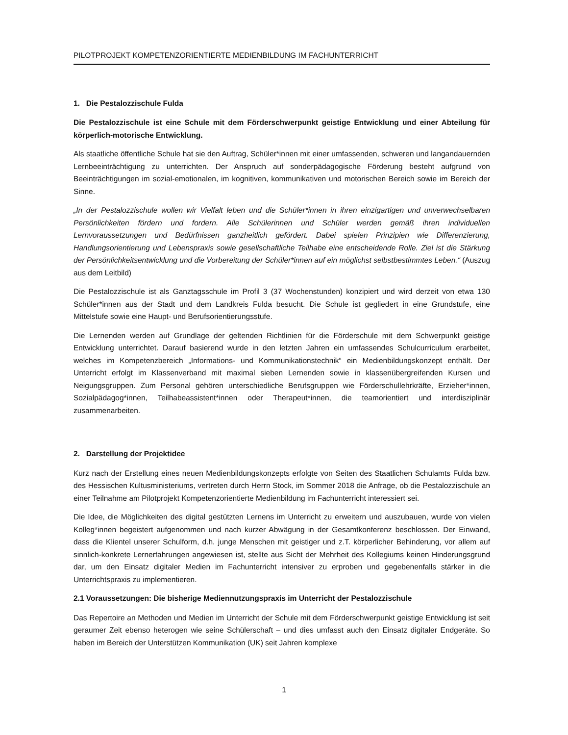PILOTPROJEKT KOMPETENZORIENTIERTE MEDIENBILDUNG IM FACHUNTERRICHT
1. Die Pestalozzischule Fulda
Die Pestalozzischule ist eine Schule mit dem Förderschwerpunkt geistige Entwicklung und einer Abteilung für körperlich-motorische Entwicklung.
Als staatliche öffentliche Schule hat sie den Auftrag, Schüler*innen mit einer umfassenden, schweren und langandauernden Lernbeeinträchtigung zu unterrichten. Der Anspruch auf sonderpädagogische Förderung besteht aufgrund von Beeinträchtigungen im sozial-emotionalen, im kognitiven, kommunikativen und motorischen Bereich sowie im Bereich der Sinne.
„In der Pestalozzischule wollen wir Vielfalt leben und die Schüler*innen in ihren einzigartigen und unverwechselbaren Persönlichkeiten fördern und fordern. Alle Schülerinnen und Schüler werden gemäß ihren individuellen Lernvoraussetzungen und Bedürfnissen ganzheitlich gefördert. Dabei spielen Prinzipien wie Differenzierung, Handlungsorientierung und Lebenspraxis sowie gesellschaftliche Teilhabe eine entscheidende Rolle. Ziel ist die Stärkung der Persönlichkeitsentwicklung und die Vorbereitung der Schüler*innen auf ein möglichst selbstbestimmtes Leben.“ (Auszug aus dem Leitbild)
Die Pestalozzischule ist als Ganztagsschule im Profil 3 (37 Wochenstunden) konzipiert und wird derzeit von etwa 130 Schüler*innen aus der Stadt und dem Landkreis Fulda besucht. Die Schule ist gegliedert in eine Grundstufe, eine Mittelstufe sowie eine Haupt- und Berufsorientierungsstufe.
Die Lernenden werden auf Grundlage der geltenden Richtlinien für die Förderschule mit dem Schwerpunkt geistige Entwicklung unterrichtet. Darauf basierend wurde in den letzten Jahren ein umfassendes Schulcurriculum erarbeitet, welches im Kompetenzbereich „Informations- und Kommunikationstechnik“ ein Medienbildungskonzept enthält. Der Unterricht erfolgt im Klassenverband mit maximal sieben Lernenden sowie in klassenübergreifenden Kursen und Neigungsgruppen. Zum Personal gehören unterschiedliche Berufsgruppen wie Förderschullehrkräfte, Erzieher*innen, Sozialpädagog*innen, Teilhabeassistent*innen oder Therapeut*innen, die teamorientiert und interdisziplinär zusammenarbeiten.
2. Darstellung der Projektidee
Kurz nach der Erstellung eines neuen Medienbildungskonzepts erfolgte von Seiten des Staatlichen Schulamts Fulda bzw. des Hessischen Kultusministeriums, vertreten durch Herrn Stock, im Sommer 2018 die Anfrage, ob die Pestalozzischule an einer Teilnahme am Pilotprojekt Kompetenzorientierte Medienbildung im Fachunterricht interessiert sei.
Die Idee, die Möglichkeiten des digital gestützten Lernens im Unterricht zu erweitern und auszubauen, wurde von vielen Kolleg*innen begeistert aufgenommen und nach kurzer Abwägung in der Gesamtkonferenz beschlossen. Der Einwand, dass die Klientel unserer Schulform, d.h. junge Menschen mit geistiger und z.T. körperlicher Behinderung, vor allem auf sinnlich-konkrete Lernerfahrungen angewiesen ist, stellte aus Sicht der Mehrheit des Kollegiums keinen Hinderungsgrund dar, um den Einsatz digitaler Medien im Fachunterricht intensiver zu erproben und gegebenenfalls stärker in die Unterrichtspraxis zu implementieren.
2.1 Voraussetzungen: Die bisherige Mediennutzungspraxis im Unterricht der Pestalozzischule
Das Repertoire an Methoden und Medien im Unterricht der Schule mit dem Förderschwerpunkt geistige Entwicklung ist seit geraumer Zeit ebenso heterogen wie seine Schülerschaft – und dies umfasst auch den Einsatz digitaler Endgeräte. So haben im Bereich der Unterstützen Kommunikation (UK) seit Jahren komplexe
1